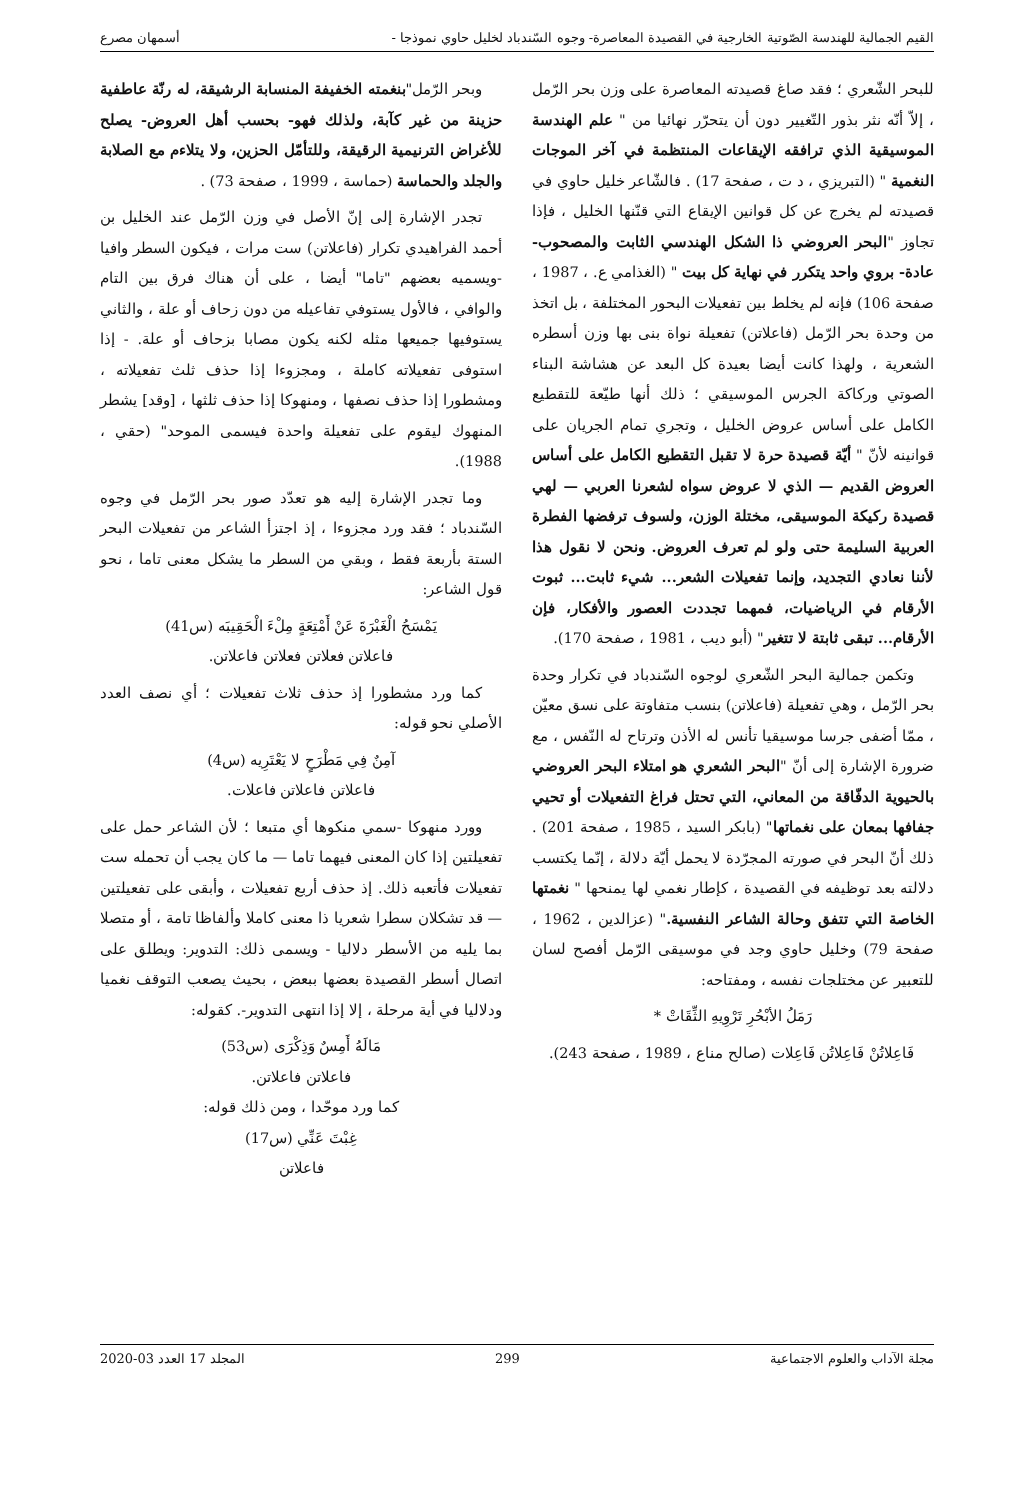القيم الجمالية للهندسة الصّوتية الخارجية في القصيدة المعاصرة- وجوه السّندباد لخليل حاوي نموذجا - أسمهان مصرع
للبحر الشّعري ؛ فقد صاغ قصيدته المعاصرة على وزن بحر الرّمل ، إلاّ أنّه نثر بذور التّغيير دون أن يتحرّر نهائيا من " علم الهندسة الموسيقية الذي ترافقه الإيقاعات المنتظمة في آخر الموجات النغمية " (التبريزي ، د ت ، صفحة 17) . فالشّاعر خليل حاوي في قصيدته لم يخرج عن كل قوانين الإيقاع التي قنّنها الخليل ، فإذا تجاوز "البحر العروضي ذا الشكل الهندسي الثابت والمصحوب-عادة- بروي واحد يتكرر في نهاية كل بيت " (الغذامي ع. ، 1987 ، صفحة 106) فإنه لم يخلط بين تفعيلات البحور المختلفة ، بل اتخذ من وحدة بحر الرّمل (فاعلاتن) تفعيلة نواة بنى بها وزن أسطره الشعرية ، ولهذا كانت أيضا بعيدة كل البعد عن هشاشة البناء الصوتي وركاكة الجرس الموسيقي ؛ ذلك أنها طيّعة للتقطيع الكامل على أساس عروض الخليل ، وتجري تمام الجريان على قوانينه لأنّ " أيّة قصيدة حرة لا تقبل التقطيع الكامل على أساس العروض القديم — الذي لا عروض سواه لشعرنا العربي — لهي قصيدة ركيكة الموسيقى، مختلة الوزن، ولسوف ترفضها الفطرة العربية السليمة حتى ولو لم تعرف العروض. ونحن لا نقول هذا لأننا نعادي التجديد، وإنما تفعيلات الشعر... شيء ثابت... ثبوت الأرقام في الرياضيات، فمهما تجددت العصور والأفكار، فإن الأرقام... تبقى ثابتة لا تتغير" (أبو ديب ، 1981 ، صفحة 170).
وتكمن جمالية البحر الشّعري لوجوه السّندباد في تكرار وحدة بحر الرّمل ، وهي تفعيلة (فاعلاتن) بنسب متفاوتة على نسق معيّن ، ممّا أضفى جرسا موسيقيا تأنس له الأذن وترتاح له النّفس ، مع ضرورة الإشارة إلى أنّ "البحر الشعري هو امتلاء البحر العروضي بالحيوية الدفّاقة من المعاني، التي تحتل فراغ التفعيلات أو تحيي جفافها بمعان على نغماتها" (بابكر السيد ، 1985 ، صفحة 201) . ذلك أنّ البحر في صورته المجرّدة لا يحمل أيّة دلالة ، إنّما يكتسب دلالته بعد توظيفه في القصيدة ، كإطار نغمي لها يمنحها " نغمتها الخاصة التي تتفق وحالة الشاعر النفسية." (عزالدين ، 1962 ، صفحة 79) وخليل حاوي وجد في موسيقى الرّمل أفصح لسان للتعبير عن مختلجات نفسه ، ومفتاحه:
رَمَلُ الأبْحُرِ تَرْوِيهِ الثِّقَاتْ *
فَاعِلاتُنْ فَاعِلاتُن فَاعِلات (صالح مناع ، 1989 ، صفحة 243).
وبحر الرّمل"بنغمته الخفيفة المنسابة الرشيقة، له رنّة عاطفية حزينة من غير كآبة، ولذلك فهو- بحسب أهل العروض- يصلح للأغراض الترنيمية الرقيقة، وللتأمّل الحزين، ولا يتلاءم مع الصلابة والجلد والحماسة (حماسة ، 1999 ، صفحة 73) .
تجدر الإشارة إلى إنّ الأصل في وزن الرّمل عند الخليل بن أحمد الفراهيدي تكرار (فاعلاتن) ست مرات ، فيكون السطر وافيا -ويسميه بعضهم "تاما" أيضا ، على أن هناك فرق بين التام والوافي ، فالأول يستوفي تفاعيله من دون زحاف أو علة ، والثاني يستوفيها جميعها مثله لكنه يكون مصابا بزحاف أو علة. - إذا استوفى تفعيلاته كاملة ، ومجزوءا إذا حذف ثلث تفعيلاته ، ومشطورا إذا حذف نصفها ، ومنهوكا إذا حذف ثلثها ، [وقد] يشطر المنهوك ليقوم على تفعيلة واحدة فيسمى الموحد" (حقي ، 1988).
وما تجدر الإشارة إليه هو تعدّد صور بحر الرّمل في وجوه السّندباد ؛ فقد ورد مجزوءا ، إذ اجتزأ الشاعر من تفعيلات البحر الستة بأربعة فقط ، وبقي من السطر ما يشكل معنى تاما ، نحو قول الشاعر:
يَمْسَحُ الْغَبْرَةَ عَنْ أَمْتِعَةٍ مِلْءَ الْحَقِيبَه (س41)
فاعلاتن فعلاتن فعلاتن فاعلاتن.
كما ورد مشطورا إذ حذف ثلاث تفعيلات ؛ أي نصف العدد الأصلي نحو قوله:
آمِنٌ فِي مَطْرَحٍ لا يَعْتَرِيه (س4)
فاعلاتن فاعلاتن فاعلات.
وورد منهوكا -سمي منكوها أي متبعا ؛ لأن الشاعر حمل على تفعيلتين إذا كان المعنى فيهما تاما — ما كان يجب أن تحمله ست تفعيلات فأتعبه ذلك. إذ حذف أربع تفعيلات ، وأبقى على تفعيلتين — قد تشكلان سطرا شعريا ذا معنى كاملا وألفاظا تامة ، أو متصلا بما يليه من الأسطر دلاليا - ويسمى ذلك: التدوير: ويطلق على اتصال أسطر القصيدة بعضها ببعض ، بحيث يصعب التوقف نغميا ودلاليا في أية مرحلة ، إلا إذا انتهى التدوير-. كقوله:
مَالَهُ أَمِسٌ وَذِكْرَى (س53)
فاعلاتن فاعلاتن.
كما ورد موحّدا ، ومن ذلك قوله:
غِبْتَ عَنِّي (س17)
فاعلاتن
مجلة الآداب والعلوم الاجتماعية 299 المجلد 17 العدد 03-2020